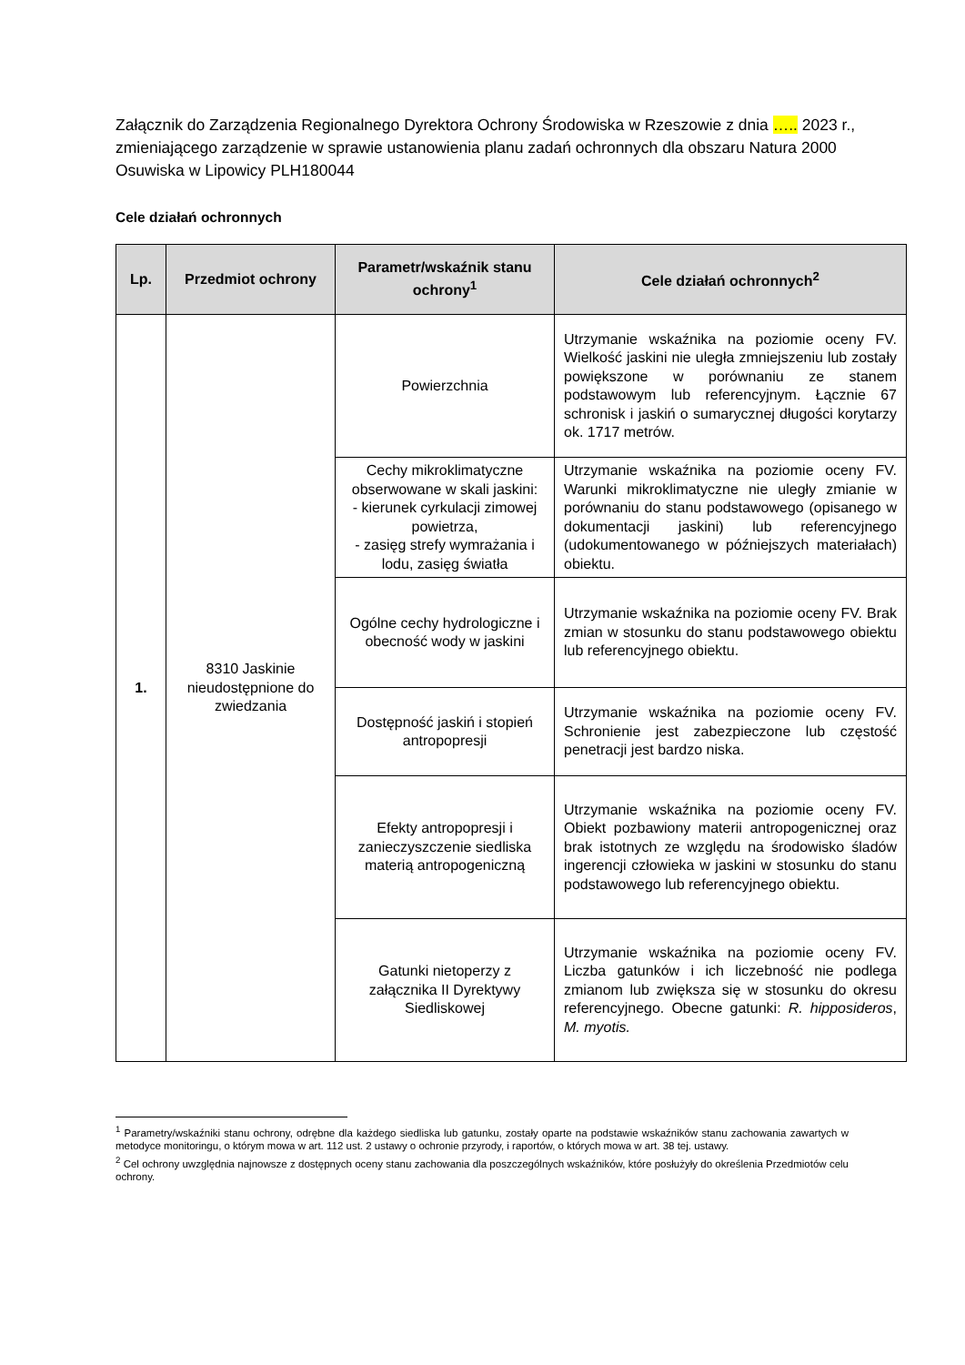Załącznik do Zarządzenia Regionalnego Dyrektora Ochrony Środowiska w Rzeszowie z dnia ….. 2023 r., zmieniającego zarządzenie w sprawie ustanowienia planu zadań ochronnych dla obszaru Natura 2000 Osuwiska w Lipowicy PLH180044
Cele działań ochronnych
| Lp. | Przedmiot ochrony | Parametr/wskaźnik stanu ochrony<sup>1</sup> | Cele działań ochronnych<sup>2</sup> |
| --- | --- | --- | --- |
| 1. | 8310 Jaskinie nieudostępnione do zwiedzania | Powierzchnia | Utrzymanie wskaźnika na poziomie oceny FV. Wielkość jaskini nie uległa zmniejszeniu lub zostały powiększone w porównaniu ze stanem podstawowym lub referencyjnym. Łącznie 67 schronisk i jaskiń o sumarycznej długości korytarzy ok. 1717 metrów. |
| | | Cechy mikroklimatyczne obserwowane w skali jaskini: - kierunek cyrkulacji zimowej powietrza, - zasięg strefy wymrażania i lodu, zasięg światła | Utrzymanie wskaźnika na poziomie oceny FV. Warunki mikroklimatyczne nie uległy zmianie w porównaniu do stanu podstawowego (opisanego w dokumentacji jaskini) lub referencyjnego (udokumentowanego w późniejszych materiałach) obiektu. |
| | | Ogólne cechy hydrologiczne i obecność wody w jaskini | Utrzymanie wskaźnika na poziomie oceny FV. Brak zmian w stosunku do stanu podstawowego obiektu lub referencyjnego obiektu. |
| | | Dostępność jaskiń i stopień antropopresji | Utrzymanie wskaźnika na poziomie oceny FV. Schronienie jest zabezpieczone lub częstość penetracji jest bardzo niska. |
| | | Efekty antropopresji i zanieczyszczenie siedliska materią antropogeniczną | Utrzymanie wskaźnika na poziomie oceny FV. Obiekt pozbawiony materii antropogenicznej oraz brak istotnych ze względu na środowisko śladów ingerencji człowieka w jaskini w stosunku do stanu podstawowego lub referencyjnego obiektu. |
| | | Gatunki nietoperzy z załącznika II Dyrektywy Siedliskowej | Utrzymanie wskaźnika na poziomie oceny FV. Liczba gatunków i ich liczebność nie podlega zmianom lub zwiększa się w stosunku do okresu referencyjnego. Obecne gatunki: R. hipposideros , M. myotis. |
<sup>1</sup> Parametry/wskaźniki stanu ochrony, odrębne dla każdego siedliska lub gatunku, zostały oparte na podstawie wskaźników stanu zachowania zawartych w metodyce monitoringu, o którym mowa w art. 112 ust. 2 ustawy o ochronie przyrody, i raportów, o których mowa w art. 38 tej. ustawy.
<sup>2</sup> Cel ochrony uwzględnia najnowsze z dostępnych oceny stanu zachowania dla poszczególnych wskaźników, które posłużyły do określenia Przedmiotów celu ochrony.